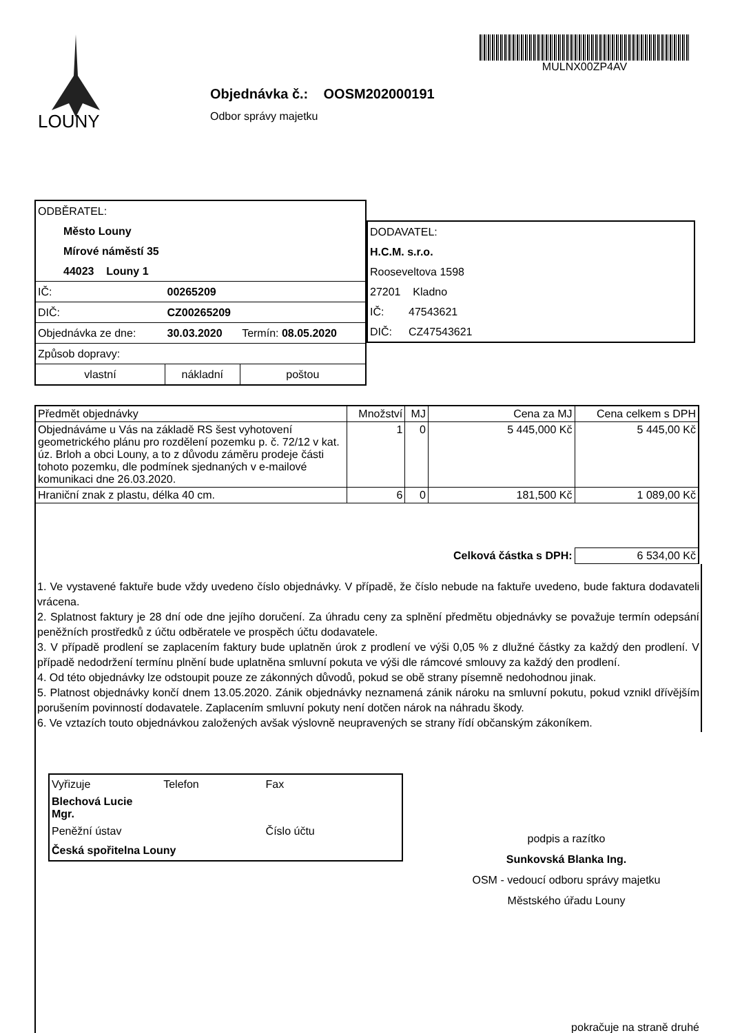LOUNY
Objednávka č.: OOSM202000191
Odbor správy majetku
MULNX00ZP4AV
| ODBĚRATEL: | | | |
| Město Louny | | | |
| Mírové náměstí 35 | | | |
| 44023 Louny 1 | | | |
| IČ: | 00265209 | | |
| DIČ: | CZ00265209 | | |
| Objednávka ze dne: | 30.03.2020 | Termín: 08.05.2020 | |
| Způsob dopravy: | | | |
| vlastní | nákladní | | poštou |
| DODAVATEL: | |
| H.C.M. s.r.o. | |
| Rooseveltova 1598 | |
| 27201 Kladno | |
| IČ: | 47543621 |
| DIČ: | CZ47543621 |
| Předmět objednávky | Množství | MJ | Cena za MJ | Cena celkem s DPH |
| --- | --- | --- | --- | --- |
| Objednáváme u Vás na základě RS šest vyhotovení geometrického plánu pro rozdělení pozemku p. č. 72/12 v kat. úz. Brloh a obci Louny, a to z důvodu záměru prodeje části tohoto pozemku, dle podmínek sjednaných v e-mailové komunikaci dne 26.03.2020. | 1 | 0 | 5 445,000 Kč | 5 445,00 Kč |
| Hraniční znak z plastu, délka 40 cm. | 6 | 0 | 181,500 Kč | 1 089,00 Kč |
| | | | Celková částka s DPH: | 6 534,00 Kč |
1. Ve vystavené faktuře bude vždy uvedeno číslo objednávky. V případě, že číslo nebude na faktuře uvedeno, bude faktura dodavateli vrácena.
2. Splatnost faktury je 28 dní ode dne jejího doručení. Za úhradu ceny za splnění předmětu objednávky se považuje termín odepsání peněžních prostředků z účtu odběratele ve prospěch účtu dodavatele.
3. V případě prodlení se zaplacením faktury bude uplatněn úrok z prodlení ve výši 0,05 % z dlužné částky za každý den prodlení. V případě nedodržení termínu plnění bude uplatněna smluvní pokuta ve výši dle rámcové smlouvy za každý den prodlení.
4. Od této objednávky lze odstoupit pouze ze zákonných důvodů, pokud se obě strany písemně nedohodnou jinak.
5. Platnost objednávky končí dnem 13.05.2020. Zánik objednávky neznamená zánik nároku na smluvní pokutu, pokud vznikl dřívějším porušením povinností dodavatele. Zaplacením smluvní pokuty není dotčen nárok na náhradu škody.
6. Ve vztazích touto objednávkou založených avšak výslovně neupravených se strany řídí občanským zákoníkem.
| Vyřizuje | Telefon | Fax |
| Blechová Lucie Mgr. | | |
| Peněžní ústav | | Číslo účtu |
| Česká spořitelna Louny | | |
podpis a razítko
Sunkovská Blanka Ing.
OSM - vedoucí odboru správy majetku
Městského úřadu Louny
pokračuje na straně druhé